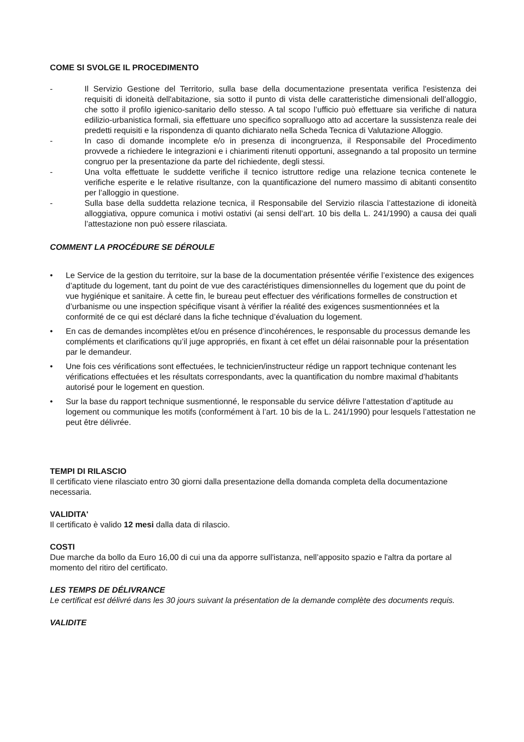COME SI SVOLGE IL PROCEDIMENTO
- Il Servizio Gestione del Territorio, sulla base della documentazione presentata verifica l'esistenza dei requisiti di idoneità dell'abitazione, sia sotto il punto di vista delle caratteristiche dimensionali dell’alloggio, che sotto il profilo igienico-sanitario dello stesso. A tal scopo l’ufficio può effettuare sia verifiche di natura edilizio-urbanistica formali, sia effettuare uno specifico sopralluogo atto ad accertare la sussistenza reale dei predetti requisiti e la rispondenza di quanto dichiarato nella Scheda Tecnica di Valutazione Alloggio.
- In caso di domande incomplete e/o in presenza di incongruenza, il Responsabile del Procedimento provvede a richiedere le integrazioni e i chiarimenti ritenuti opportuni, assegnando a tal proposito un termine congruo per la presentazione da parte del richiedente, degli stessi.
- Una volta effettuate le suddette verifiche il tecnico istruttore redige una relazione tecnica contenete le verifiche esperite e le relative risultanze, con la quantificazione del numero massimo di abitanti consentito per l’alloggio in questione.
- Sulla base della suddetta relazione tecnica, il Responsabile del Servizio rilascia l’attestazione di idoneità alloggiativa, oppure comunica i motivi ostativi (ai sensi dell’art. 10 bis della L. 241/1990) a causa dei quali l’attestazione non può essere rilasciata.
COMMENT LA PROCÉDURE SE DÉROULE
• Le Service de la gestion du territoire, sur la base de la documentation présentée vérifie l’existence des exigences d’aptitude du logement, tant du point de vue des caractéristiques dimensionnelles du logement que du point de vue hygiénique et sanitaire. À cette fin, le bureau peut effectuer des vérifications formelles de construction et d’urbanisme ou une inspection spécifique visant à vérifier la réalité des exigences susmentionnées et la conformité de ce qui est déclaré dans la fiche technique d’évaluation du logement.
• En cas de demandes incomplètes et/ou en présence d’incohérences, le responsable du processus demande les compléments et clarifications qu’il juge appropriés, en fixant à cet effet un délai raisonnable pour la présentation par le demandeur.
• Une fois ces vérifications sont effectuées, le technicien/instructeur rédige un rapport technique contenant les vérifications effectuées et les résultats correspondants, avec la quantification du nombre maximal d’habitants autorisé pour le logement en question.
• Sur la base du rapport technique susmentionné, le responsable du service délivre l’attestation d’aptitude au logement ou communique les motifs (conformément à l’art. 10 bis de la L. 241/1990) pour lesquels l’attestation ne peut être délivrée.
TEMPI DI RILASCIO
Il certificato viene rilasciato entro 30 giorni dalla presentazione della domanda completa della documentazione necessaria.
VALIDITA'
Il certificato è valido 12 mesi dalla data di rilascio.
COSTI
Due marche da bollo da Euro 16,00 di cui una da apporre sull'istanza, nell’apposito spazio e l'altra da portare al momento del ritiro del certificato.
LES TEMPS DE DÉLIVRANCE
Le certificat est délivré dans les 30 jours suivant la présentation de la demande complète des documents requis.
VALIDITE